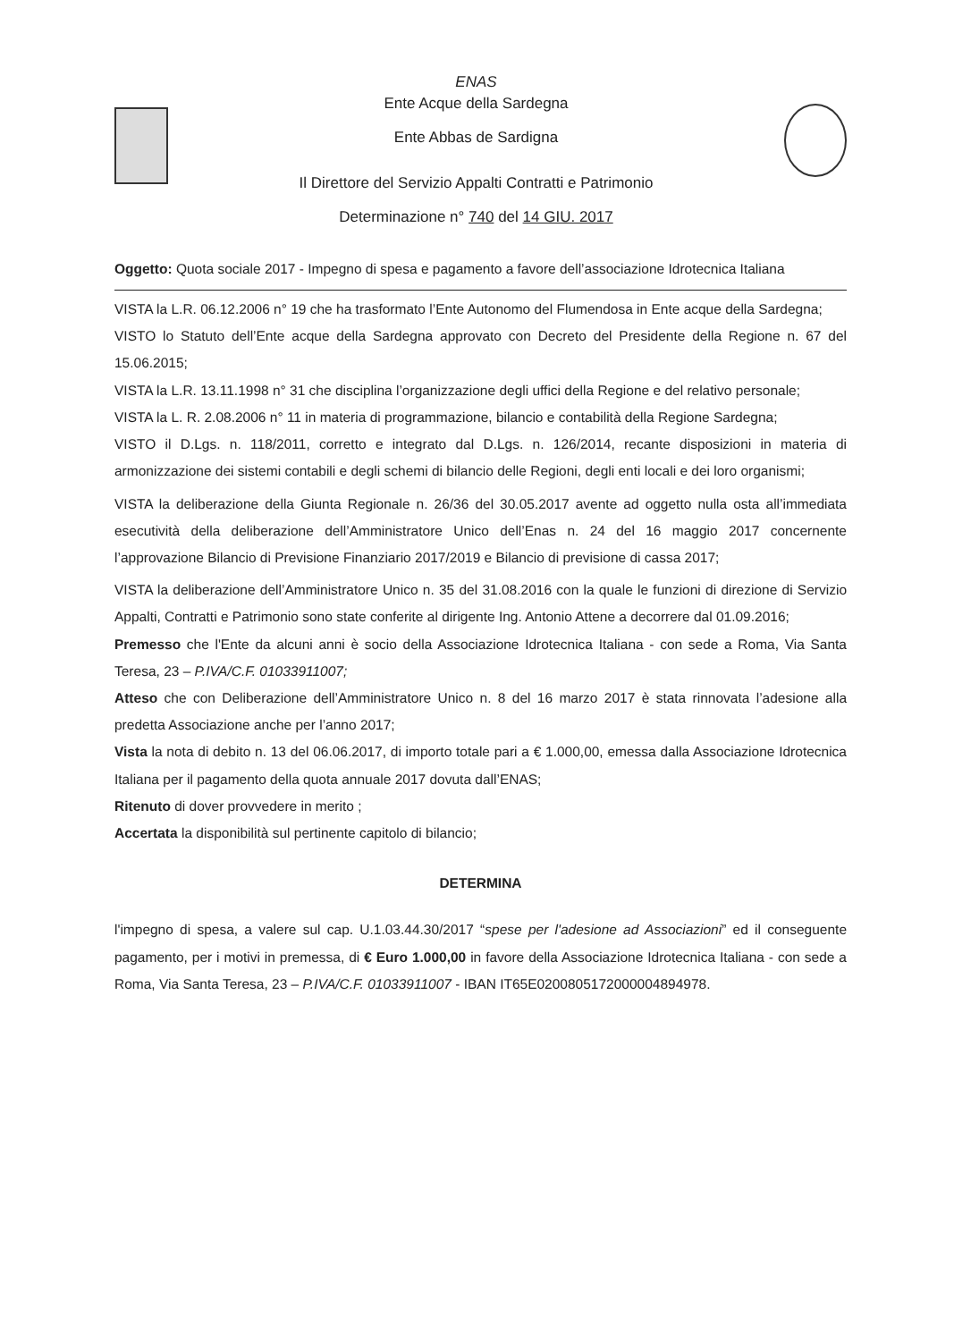ENAS
Ente Acque della Sardegna
Ente Abbas de Sardigna
Il Direttore del Servizio Appalti Contratti e Patrimonio
Determinazione n° 740 del 14 GIU. 2017
Oggetto: Quota sociale 2017 - Impegno di spesa e pagamento a favore dell’associazione Idrotecnica Italiana
VISTA la L.R. 06.12.2006 n° 19 che ha trasformato l’Ente Autonomo del Flumendosa in Ente acque della Sardegna;
VISTO lo Statuto dell’Ente acque della Sardegna approvato con Decreto del Presidente della Regione n. 67 del 15.06.2015;
VISTA la L.R. 13.11.1998 n° 31 che disciplina l’organizzazione degli uffici della Regione e del relativo personale;
VISTA la L. R. 2.08.2006 n° 11 in materia di programmazione, bilancio e contabilità della Regione Sardegna;
VISTO il D.Lgs. n. 118/2011, corretto e integrato dal D.Lgs. n. 126/2014, recante disposizioni in materia di armonizzazione dei sistemi contabili e degli schemi di bilancio delle Regioni, degli enti locali e dei loro organismi;
VISTA la deliberazione della Giunta Regionale n. 26/36 del 30.05.2017 avente ad oggetto nulla osta all’immediata esecutività della deliberazione dell’Amministratore Unico dell’Enas n. 24 del 16 maggio 2017 concernente l’approvazione Bilancio di Previsione Finanziario 2017/2019 e Bilancio di previsione di cassa 2017;
VISTA la deliberazione dell’Amministratore Unico n. 35 del 31.08.2016 con la quale le funzioni di direzione di Servizio Appalti, Contratti e Patrimonio sono state conferite al dirigente Ing. Antonio Attene a decorrere dal 01.09.2016;
Premesso che l'Ente da alcuni anni è socio della Associazione Idrotecnica Italiana - con sede a Roma, Via Santa Teresa, 23 – P.IVA/C.F. 01033911007;
Atteso che con Deliberazione dell’Amministratore Unico n. 8 del 16 marzo 2017 è stata rinnovata l’adesione alla predetta Associazione anche per l’anno 2017;
Vista la nota di debito n. 13 del 06.06.2017, di importo totale pari a € 1.000,00, emessa dalla Associazione Idrotecnica Italiana per il pagamento della quota annuale 2017 dovuta dall’ENAS;
Ritenuto di dover provvedere in merito ;
Accertata la disponibilità sul pertinente capitolo di bilancio;
DETERMINA
l'impegno di spesa, a valere sul cap. U.1.03.44.30/2017 “spese per l'adesione ad Associazioni” ed il conseguente pagamento, per i motivi in premessa, di € Euro 1.000,00 in favore della Associazione Idrotecnica Italiana - con sede a Roma, Via Santa Teresa, 23 – P.IVA/C.F. 01033911007 - IBAN IT65E0200805172000004894978.